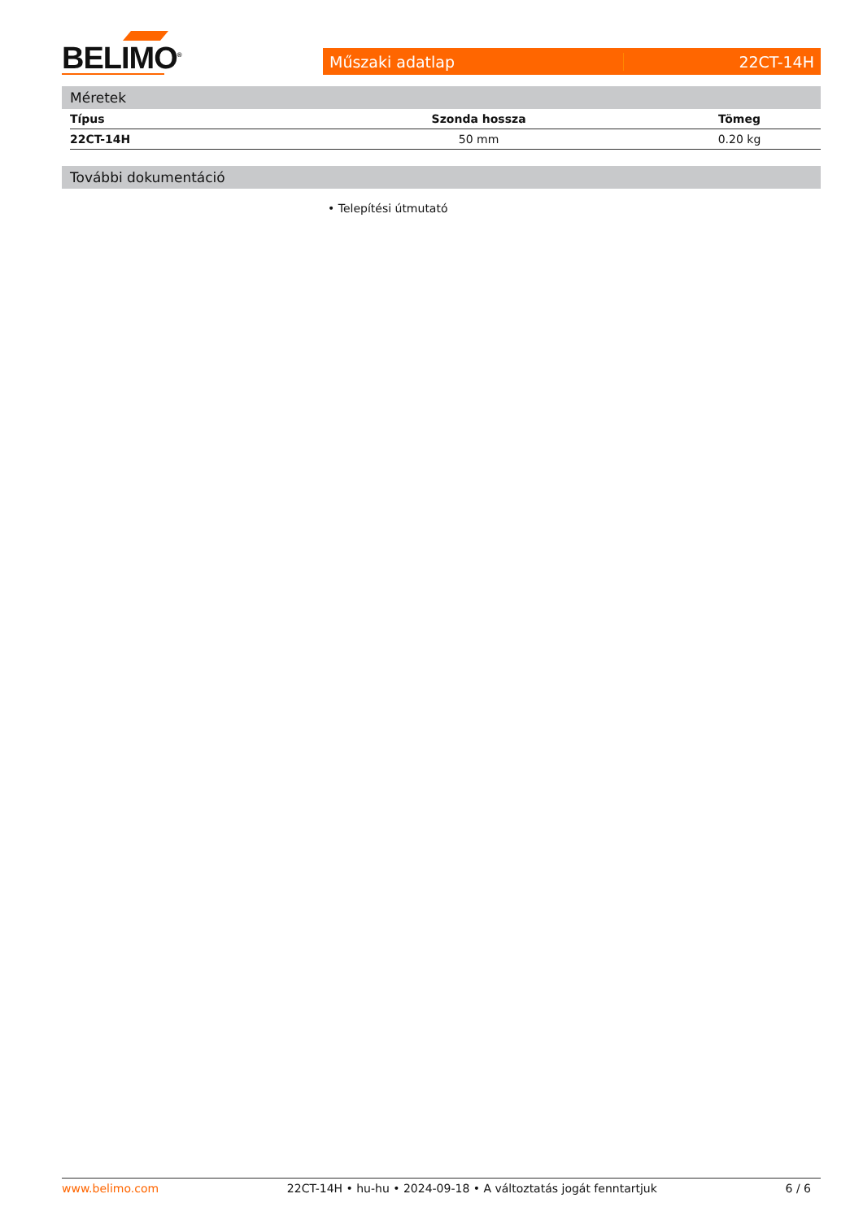BELIMO<sup>®</sup>
Műszaki adatlap 22CT-14H
Méretek
| Típus | Szonda hossza | Tömeg |
| --- | --- | --- |
| 22CT-14H | 50 mm | 0.20 kg |
További dokumentáció
• Telepítési útmutató
www.belimo.com 22CT-14H • hu-hu • 2024-09-18 • A változtatás jogát fenntartjuk 6 / 6